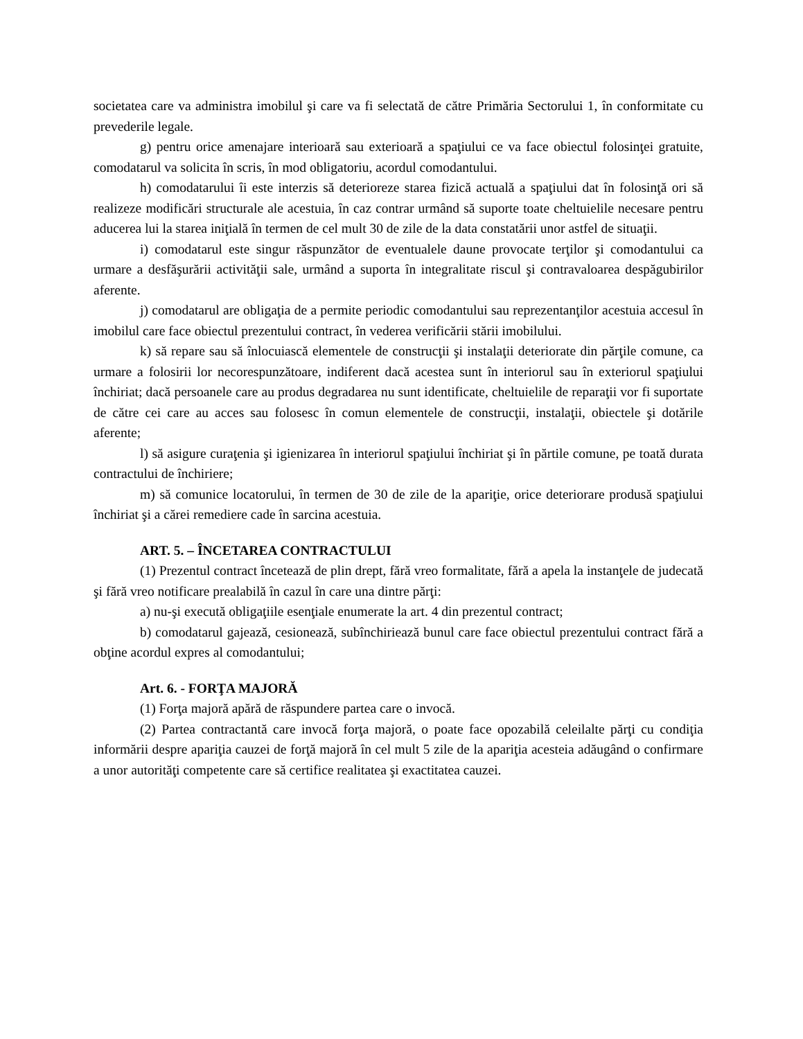societatea care va administra imobilul şi care va fi selectată de către Primăria Sectorului 1, în conformitate cu prevederile legale.
g) pentru orice amenajare interioară sau exterioară a spaţiului ce va face obiectul folosinţei gratuite, comodatarul va solicita în scris, în mod obligatoriu, acordul comodantului.
h) comodatarului îi este interzis să deterioreze starea fizică actuală a spaţiului dat în folosinţă ori să realizeze modificări structurale ale acestuia, în caz contrar urmând să suporte toate cheltuielile necesare pentru aducerea lui la starea iniţială în termen de cel mult 30 de zile de la data constatării unor astfel de situaţii.
i) comodatarul este singur răspunzător de eventualele daune provocate terţilor şi comodantului ca urmare a desfăşurării activităţii sale, urmând a suporta în integralitate riscul şi contravaloarea despăgubirilor aferente.
j) comodatarul are obligaţia de a permite periodic comodantului sau reprezentanţilor acestuia accesul în imobilul care face obiectul prezentului contract, în vederea verificării stării imobilului.
k) să repare sau să înlocuiască elementele de construcţii şi instalaţii deteriorate din părţile comune, ca urmare a folosirii lor necorespunzătoare, indiferent dacă acestea sunt în interiorul sau în exteriorul spaţiului închiriat; dacă persoanele care au produs degradarea nu sunt identificate, cheltuielile de reparaţii vor fi suportate de către cei care au acces sau folosesc în comun elementele de construcţii, instalaţii, obiectele şi dotările aferente;
l) să asigure curaţenia şi igienizarea în interiorul spaţiului închiriat şi în părtile comune, pe toată durata contractului de închiriere;
m) să comunice locatorului, în termen de 30 de zile de la apariţie, orice deteriorare produsă spaţiului închiriat şi a cărei remediere cade în sarcina acestuia.
ART. 5. – ÎNCETAREA CONTRACTULUI
(1) Prezentul contract încetează de plin drept, fără vreo formalitate, fără a apela la instanţele de judecată şi fără vreo notificare prealabilă în cazul în care una dintre părţi:
a) nu-şi execută obligaţiile esenţiale enumerate la art. 4 din prezentul contract;
b) comodatarul gajează, cesionează, subînchiriează bunul care face obiectul prezentului contract fără a obţine acordul expres al comodantului;
Art. 6. - FORŢA MAJORĂ
(1) Forţa majoră apără de răspundere partea care o invocă.
(2) Partea contractantă care invocă forţa majoră, o poate face opozabilă celeilalte părţi cu condiţia informării despre apariţia cauzei de forţă majoră în cel mult 5 zile de la apariţia acesteia adăugând o confirmare a unor autorităţi competente care să certifice realitatea şi exactitatea cauzei.